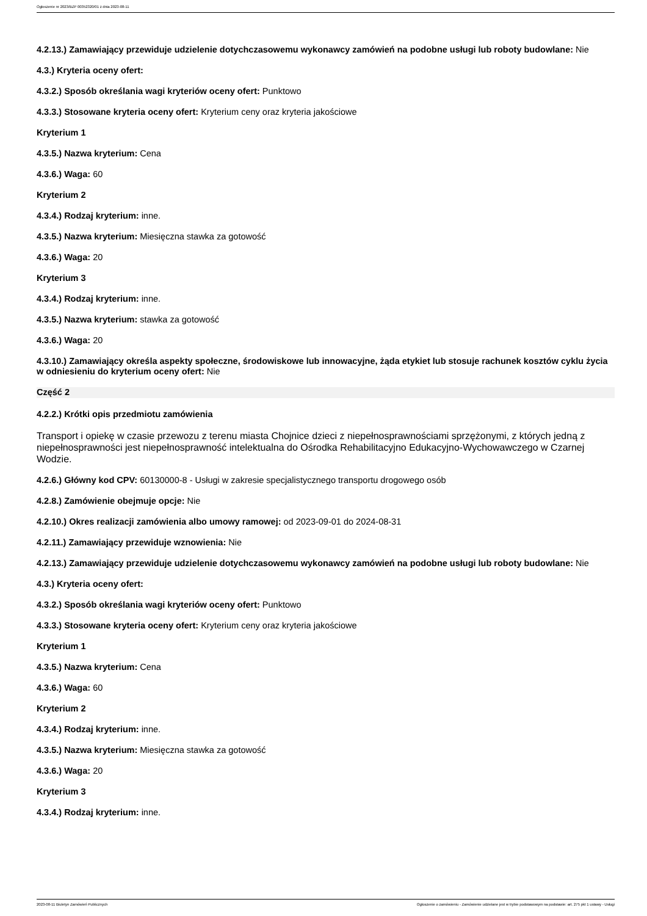Ogłoszenie nr 2023/BZP 00352320/01 z dnia 2023-08-11
4.2.13.) Zamawiający przewiduje udzielenie dotychczasowemu wykonawcy zamówień na podobne usługi lub roboty budowlane: Nie
4.3.) Kryteria oceny ofert:
4.3.2.) Sposób określania wagi kryteriów oceny ofert: Punktowo
4.3.3.) Stosowane kryteria oceny ofert: Kryterium ceny oraz kryteria jakościowe
Kryterium 1
4.3.5.) Nazwa kryterium: Cena
4.3.6.) Waga: 60
Kryterium 2
4.3.4.) Rodzaj kryterium: inne.
4.3.5.) Nazwa kryterium: Miesięczna stawka za gotowość
4.3.6.) Waga: 20
Kryterium 3
4.3.4.) Rodzaj kryterium: inne.
4.3.5.) Nazwa kryterium: stawka za gotowość
4.3.6.) Waga: 20
4.3.10.) Zamawiający określa aspekty społeczne, środowiskowe lub innowacyjne, żąda etykiet lub stosuje rachunek kosztów cyklu życia w odniesieniu do kryterium oceny ofert: Nie
Część 2
4.2.2.) Krótki opis przedmiotu zamówienia
Transport i opiekę w czasie przewozu z terenu miasta Chojnice dzieci z niepełnosprawnościami sprzężonymi, z których jedną z niepełnosprawności jest niepełnosprawność intelektualna do Ośrodka Rehabilitacyjno Edukacyjno-Wychowawczego w Czarnej Wodzie.
4.2.6.) Główny kod CPV: 60130000-8 - Usługi w zakresie specjalistycznego transportu drogowego osób
4.2.8.) Zamówienie obejmuje opcje: Nie
4.2.10.) Okres realizacji zamówienia albo umowy ramowej: od 2023-09-01 do 2024-08-31
4.2.11.) Zamawiający przewiduje wznowienia: Nie
4.2.13.) Zamawiający przewiduje udzielenie dotychczasowemu wykonawcy zamówień na podobne usługi lub roboty budowlane: Nie
4.3.) Kryteria oceny ofert:
4.3.2.) Sposób określania wagi kryteriów oceny ofert: Punktowo
4.3.3.) Stosowane kryteria oceny ofert: Kryterium ceny oraz kryteria jakościowe
Kryterium 1
4.3.5.) Nazwa kryterium: Cena
4.3.6.) Waga: 60
Kryterium 2
4.3.4.) Rodzaj kryterium: inne.
4.3.5.) Nazwa kryterium: Miesięczna stawka za gotowość
4.3.6.) Waga: 20
Kryterium 3
4.3.4.) Rodzaj kryterium: inne.
2023-08-11 Biuletyn Zamówień Publicznych Ogłoszenie o zamówieniu - Zamówienie udzielane jest w trybie podstawowym na podstawie: art. 275 pkt 1 ustawy - Usługi